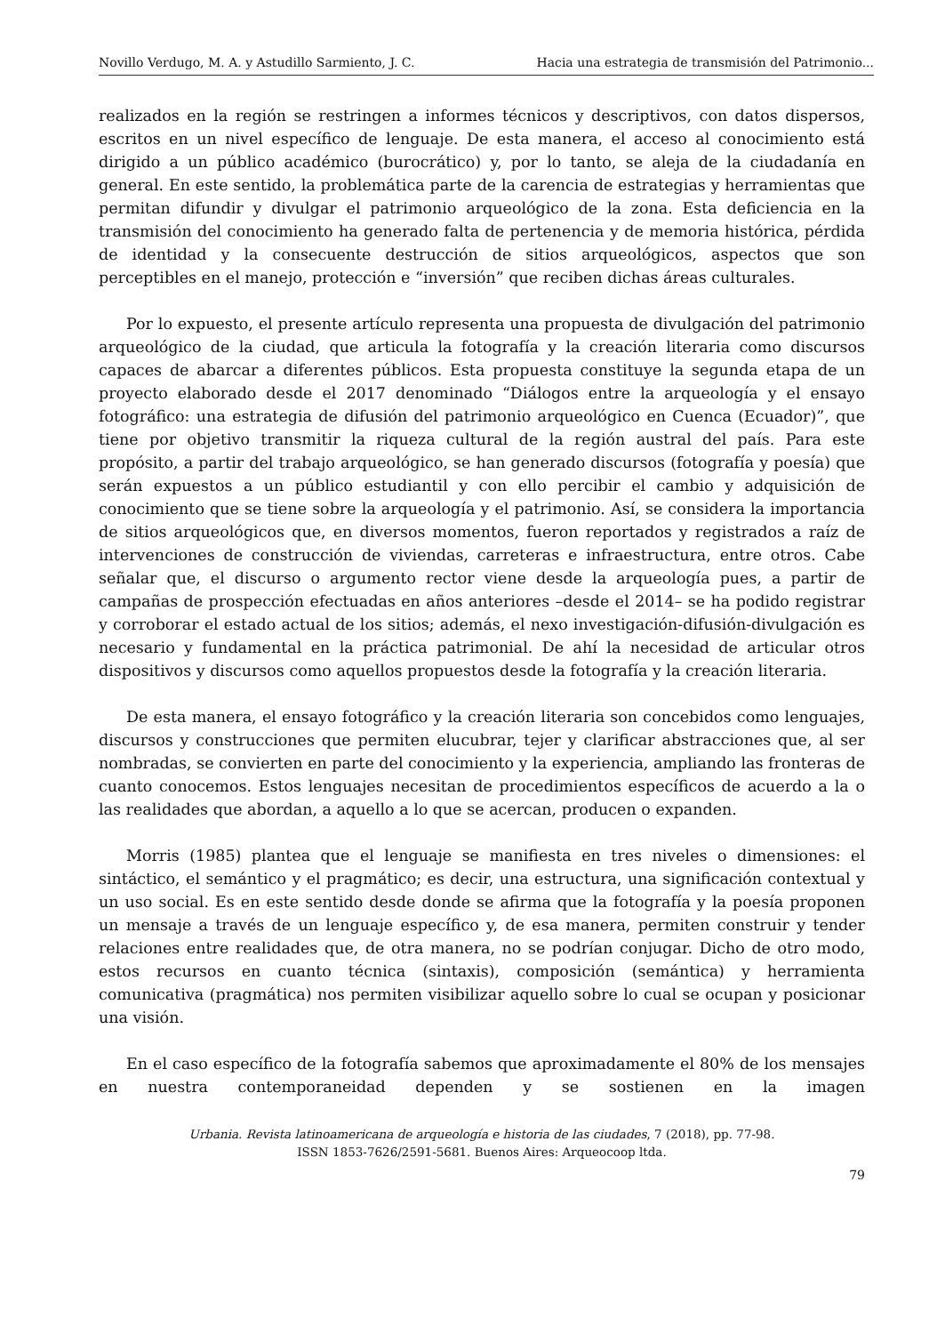Novillo Verdugo, M. A. y Astudillo Sarmiento, J. C. Hacia una estrategia de transmisión del Patrimonio...
realizados en la región se restringen a informes técnicos y descriptivos, con datos dispersos, escritos en un nivel específico de lenguaje. De esta manera, el acceso al conocimiento está dirigido a un público académico (burocrático) y, por lo tanto, se aleja de la ciudadanía en general. En este sentido, la problemática parte de la carencia de estrategias y herramientas que permitan difundir y divulgar el patrimonio arqueológico de la zona. Esta deficiencia en la transmisión del conocimiento ha generado falta de pertenencia y de memoria histórica, pérdida de identidad y la consecuente destrucción de sitios arqueológicos, aspectos que son perceptibles en el manejo, protección e “inversión” que reciben dichas áreas culturales.
Por lo expuesto, el presente artículo representa una propuesta de divulgación del patrimonio arqueológico de la ciudad, que articula la fotografía y la creación literaria como discursos capaces de abarcar a diferentes públicos. Esta propuesta constituye la segunda etapa de un proyecto elaborado desde el 2017 denominado “Diálogos entre la arqueología y el ensayo fotográfico: una estrategia de difusión del patrimonio arqueológico en Cuenca (Ecuador)”, que tiene por objetivo transmitir la riqueza cultural de la región austral del país. Para este propósito, a partir del trabajo arqueológico, se han generado discursos (fotografía y poesía) que serán expuestos a un público estudiantil y con ello percibir el cambio y adquisición de conocimiento que se tiene sobre la arqueología y el patrimonio. Así, se considera la importancia de sitios arqueológicos que, en diversos momentos, fueron reportados y registrados a raíz de intervenciones de construcción de viviendas, carreteras e infraestructura, entre otros. Cabe señalar que, el discurso o argumento rector viene desde la arqueología pues, a partir de campañas de prospección efectuadas en años anteriores –desde el 2014– se ha podido registrar y corroborar el estado actual de los sitios; además, el nexo investigación-difusión-divulgación es necesario y fundamental en la práctica patrimonial. De ahí la necesidad de articular otros dispositivos y discursos como aquellos propuestos desde la fotografía y la creación literaria.
De esta manera, el ensayo fotográfico y la creación literaria son concebidos como lenguajes, discursos y construcciones que permiten elucubrar, tejer y clarificar abstracciones que, al ser nombradas, se convierten en parte del conocimiento y la experiencia, ampliando las fronteras de cuanto conocemos. Estos lenguajes necesitan de procedimientos específicos de acuerdo a la o las realidades que abordan, a aquello a lo que se acercan, producen o expanden.
Morris (1985) plantea que el lenguaje se manifiesta en tres niveles o dimensiones: el sintáctico, el semántico y el pragmático; es decir, una estructura, una significación contextual y un uso social. Es en este sentido desde donde se afirma que la fotografía y la poesía proponen un mensaje a través de un lenguaje específico y, de esa manera, permiten construir y tender relaciones entre realidades que, de otra manera, no se podrían conjugar. Dicho de otro modo, estos recursos en cuanto técnica (sintaxis), composición (semántica) y herramienta comunicativa (pragmática) nos permiten visibilizar aquello sobre lo cual se ocupan y posicionar una visión.
En el caso específico de la fotografía sabemos que aproximadamente el 80% de los mensajes en nuestra contemporaneidad dependen y se sostienen en la imagen
Urbania. Revista latinoamericana de arqueología e historia de las ciudades, 7 (2018), pp. 77-98.
ISSN 1853-7626/2591-5681. Buenos Aires: Arqueocoop ltda.
79